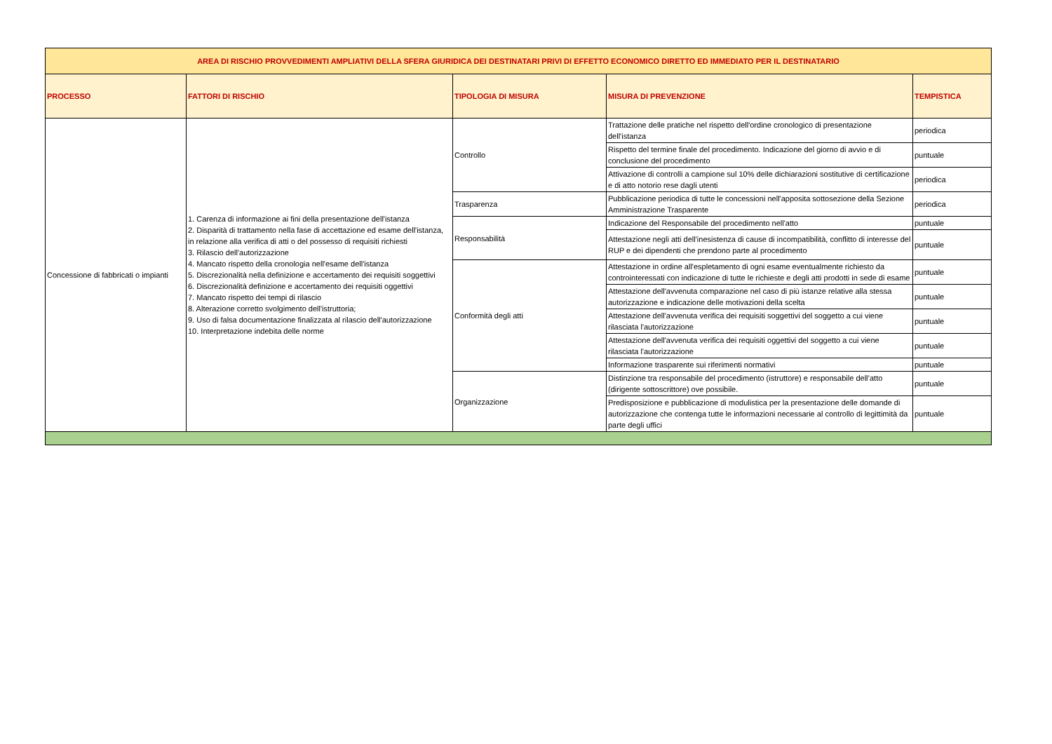| AREA DI RISCHIO PROVVEDIMENTI AMPLIATIVI DELLA SFERA GIURIDICA DEI DESTINATARI PRIVI DI EFFETTO ECONOMICO DIRETTO ED IMMEDIATO PER IL DESTINATARIO | | | | |
| PROCESSO | FATTORI DI RISCHIO | TIPOLOGIA DI MISURA | MISURA DI PREVENZIONE | TEMPISTICA |
| Concessione di fabbricati o impianti | 1. Carenza di informazione ai fini della presentazione dell'istanza 2. Disparità di trattamento nella fase di accettazione ed esame dell'istanza, in relazione alla verifica di atti o del possesso di requisiti richiesti 3. Rilascio dell'autorizzazione 4. Mancato rispetto della cronologia nell'esame dell'istanza 5. Discrezionalità nella definizione e accertamento dei requisiti soggettivi 6. Discrezionalità definizione e accertamento dei requisiti oggettivi 7. Mancato rispetto dei tempi di rilascio 8. Alterazione corretto svolgimento dell'istruttoria; 9. Uso di falsa documentazione finalizzata al rilascio dell'autorizzazione 10. Interpretazione indebita delle norme | Controllo | Trattazione delle pratiche nel rispetto dell'ordine cronologico di presentazione dell'istanza | periodica |
| | | | Rispetto del termine finale del procedimento. Indicazione del giorno di avvio e di conclusione del procedimento | puntuale |
| | | | Attivazione di controlli a campione sul 10% delle dichiarazioni sostitutive di certificazione e di atto notorio rese dagli utenti | periodica |
| | | Trasparenza | Pubblicazione periodica di tutte le concessioni nell'apposita sottosezione della Sezione Amministrazione Trasparente | periodica |
| | | Responsabilità | Indicazione del Responsabile del procedimento nell'atto | puntuale |
| | | | Attestazione negli atti dell'inesistenza di cause di incompatibilità, conflitto di interesse del RUP e dei dipendenti che prendono parte al procedimento | puntuale |
| | | Conformità degli atti | Attestazione in ordine all'espletamento di ogni esame eventualmente richiesto da controinteressati con indicazione di tutte le richieste e degli atti prodotti in sede di esame | puntuale |
| | | | Attestazione dell'avvenuta comparazione nel caso di più istanze relative alla stessa autorizzazione e indicazione delle motivazioni della scelta | puntuale |
| | | | Attestazione dell'avvenuta verifica dei requisiti soggettivi del soggetto a cui viene rilasciata l'autorizzazione | puntuale |
| | | | Attestazione dell'avvenuta verifica dei requisiti oggettivi del soggetto a cui viene rilasciata l'autorizzazione | puntuale |
| | | | Informazione trasparente sui riferimenti normativi | puntuale |
| | | Organizzazione | Distinzione tra responsabile del procedimento (istruttore) e responsabile dell’atto (dirigente sottoscrittore) ove possibile. | puntuale |
| | | | Predisposizione e pubblicazione di modulistica per la presentazione delle domande di autorizzazione che contenga tutte le informazioni necessarie al controllo di legittimità da parte degli uffici | puntuale |